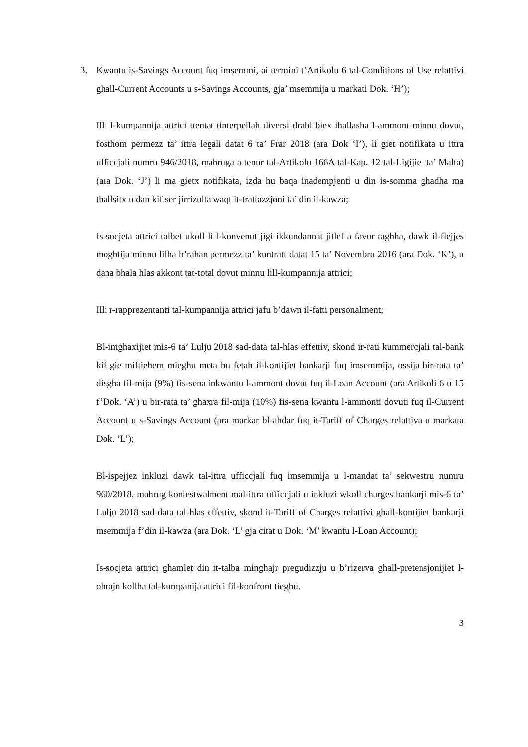3. Kwantu is-Savings Account fuq imsemmi, ai termini t’Artikolu 6 tal-Conditions of Use relattivi ghall-Current Accounts u s-Savings Accounts, gja’ msemmija u markati Dok. ‘H’);
Illi l-kumpannija attrici ttentat tinterpellah diversi drabi biex ihallasha l-ammont minnu dovut, fosthom permezz ta’ ittra legali datat 6 ta’ Frar 2018 (ara Dok ‘I’), li giet notifikata u ittra ufficcjali numru 946/2018, mahruga a tenur tal-Artikolu 166A tal-Kap. 12 tal-Ligijiet ta’ Malta) (ara Dok. ‘J’) li ma gietx notifikata, izda hu baqa inadempjenti u din is-somma ghadha ma thallsitx u dan kif ser jirrizulta waqt it-trattazzjoni ta’ din il-kawza;
Is-socjeta attrici talbet ukoll li l-konvenut jigi ikkundannat jitlef a favur taghha, dawk il-flejjes moghtija minnu lilha b’rahan permezz ta’ kuntratt datat 15 ta’ Novembru 2016 (ara Dok. ‘K’), u dana bhala hlas akkont tat-total dovut minnu lill-kumpannija attrici;
Illi r-rapprezentanti tal-kumpannija attrici jafu b’dawn il-fatti personalment;
Bl-imghaxijiet mis-6 ta’ Lulju 2018 sad-data tal-hlas effettiv, skond ir-rati kummercjali tal-bank kif gie miftiehem mieghu meta hu fetah il-kontijiet bankarji fuq imsemmija, ossija bir-rata ta’ disgha fil-mija (9%) fis-sena inkwantu l-ammont dovut fuq il-Loan Account (ara Artikoli 6 u 15 f’Dok. ‘A’) u bir-rata ta’ ghaxra fil-mija (10%) fis-sena kwantu l-ammonti dovuti fuq il-Current Account u s-Savings Account (ara markar bl-ahdar fuq it-Tariff of Charges relattiva u markata Dok. ‘L’);
Bl-ispejjez inkluzi dawk tal-ittra ufficcjali fuq imsemmija u l-mandat ta’ sekwestru numru 960/2018, mahrug kontestwalment mal-ittra ufficcjali u inkluzi wkoll charges bankarji mis-6 ta’ Lulju 2018 sad-data tal-hlas effettiv, skond it-Tariff of Charges relattivi ghall-kontijiet bankarji msemmija f’din il-kawza (ara Dok. ‘L’ gja citat u Dok. ‘M’ kwantu l-Loan Account);
Is-socjeta attrici ghamlet din it-talba minghajr pregudizzju u b’rizerva ghall-pretensjonijiet l-ohrajn kollha tal-kumpanija attrici fil-konfront tieghu.
3